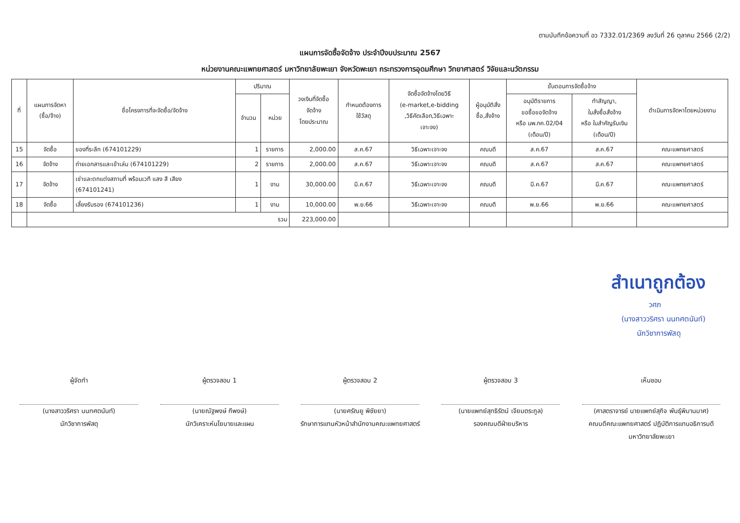ตามบันทึกข้อความที่ อว 7332.01/2369 ลงวันที่ 26 ตุลาคม 2566 (2/2)
แผนการจัดซื้อจัดจ้าง ประจำปีงบประมาณ 2567
หน่วยงานคณะแพทยศาสตร์ มหาวิทยาลัยพะเยา จังหวัดพะเยา กระทรวงการอุดมศึกษา วิทยาศาสตร์ วิจัยและนวัตกรรม
| ที่ | แผนการจัดหา (ซื้อ/จ้าง) | ชื่อโครงการที่จะจัดซื้อ/จัดจ้าง | ปริมาณ | | วงเงินที่จัดซื้อ จัดจ้าง โดยประมาณ | กำหนดต้องการ ใช้วัสดุ | จัดซื้อจัดจ้างโดยวิธี (e-market,e-bidding ,วิธีคัดเลือก,วิธีเฉพาะ เจาะจง) | ผู้อนุมัติสั่ง ซื้อ,สั่งจ้าง | ขั้นตอนการจัดซื้อจ้าง | | ดำเนินการจัดหาโดยหน่วยงาน |
| --- | --- | --- | --- | --- | --- | --- | --- | --- | --- | --- | --- |
| | | | จำนวน | หน่วย | | | | | อนุมัติรายการ ขอซื้อขอจัดจ้าง หรือ มพ.กค.02/04 (เดือน/ปี) | ทำสัญญา, ใบสั่งซื้อสั่งจ้าง หรือ ใบสำคัญรับเงิน (เดือน/ปี) | |
| 15 | จัดซื้อ | ของที่ระลึก (674101229) | 1 | รายการ | 2,000.00 | ส.ค.67 | วิธีเฉพาะเจาะจง | คณบดี | ส.ค.67 | ส.ค.67 | คณะแพทยศาสตร์ |
| 16 | จัดจ้าง | ถ่ายเอกสารและเข้าเล่ม (674101229) | 2 | รายการ | 2,000.00 | ส.ค.67 | วิธีเฉพาะเจาะจง | คณบดี | ส.ค.67 | ส.ค.67 | คณะแพทยศาสตร์ |
| 17 | จัดจ้าง | เช่าและตกแต่งสถานที่ พร้อมเวที แสง สี เสียง (674101241) | 1 | งาน | 30,000.00 | มี.ค.67 | วิธีเฉพาะเจาะจง | คณบดี | มี.ค.67 | มี.ค.67 | คณะแพทยศาสตร์ |
| 18 | จัดซื้อ | เลี้ยงรับรอง (674101236) | 1 | งาน | 10,000.00 | พ.ย.66 | วิธีเฉพาะเจาะจง | คณบดี | พ.ย.66 | พ.ย.66 | คณะแพทยศาสตร์ |
| | รวม | | | | 223,000.00 | | | | | | |
สำเนาถูกต้อง
วศภ
(นางสาววริศรา นนทศตนันท์)
นักวิชาการพัสดุ
ผู้จัดทำ
(นางสาววริศรา นนทศตนันท์)
นักวิชาการพัสดุ
ผู้ตรวจสอบ 1
(นายณัฐพงษ์ กีพงษ์)
นักวิเคราะห์นโยบายและแผน
ผู้ตรวจสอบ 2
(นายศรัณยู พิชัยยา)
รักษาการแทนหัวหน้าสำนักงานคณะแพทยศาสตร์
ผู้ตรวจสอบ 3
(นายแพทย์สุทธิรัตน์ เจียมตระกูล)
รองคณบดีฝ่ายบริหาร
เห็นชอบ
(ศาสตราจารย์ นายแพทย์สุกิจ พันธุ์พิมานมาศ)
คณบดีคณะแพทยศาสตร์ ปฏิบัติการแทนอธิการบดี
มหาวิทยาลัยพะเยา